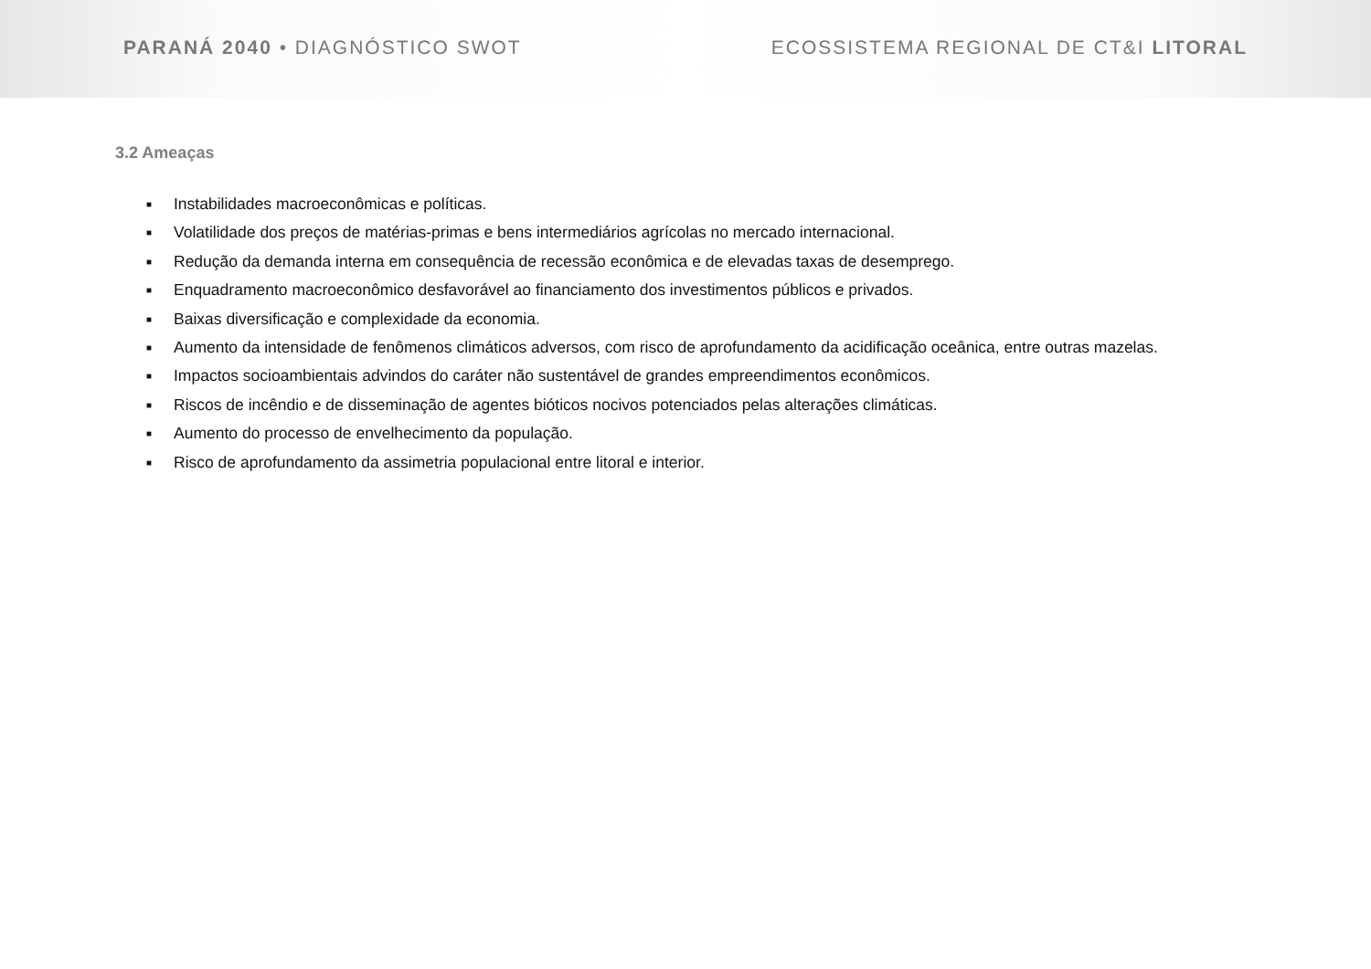PARANÁ 2040 • DIAGNÓSTICO SWOT ECOSSISTEMA REGIONAL DE CT&I LITORAL
3.2 Ameaças
■ Instabilidades macroeconômicas e políticas.
■ Volatilidade dos preços de matérias-primas e bens intermediários agrícolas no mercado internacional.
■ Redução da demanda interna em consequência de recessão econômica e de elevadas taxas de desemprego.
■ Enquadramento macroeconômico desfavorável ao financiamento dos investimentos públicos e privados.
■ Baixas diversificação e complexidade da economia.
■ Aumento da intensidade de fenômenos climáticos adversos, com risco de aprofundamento da acidificação oceânica, entre outras mazelas.
■ Impactos socioambientais advindos do caráter não sustentável de grandes empreendimentos econômicos.
■ Riscos de incêndio e de disseminação de agentes bióticos nocivos potenciados pelas alterações climáticas.
■ Aumento do processo de envelhecimento da população.
■ Risco de aprofundamento da assimetria populacional entre litoral e interior.